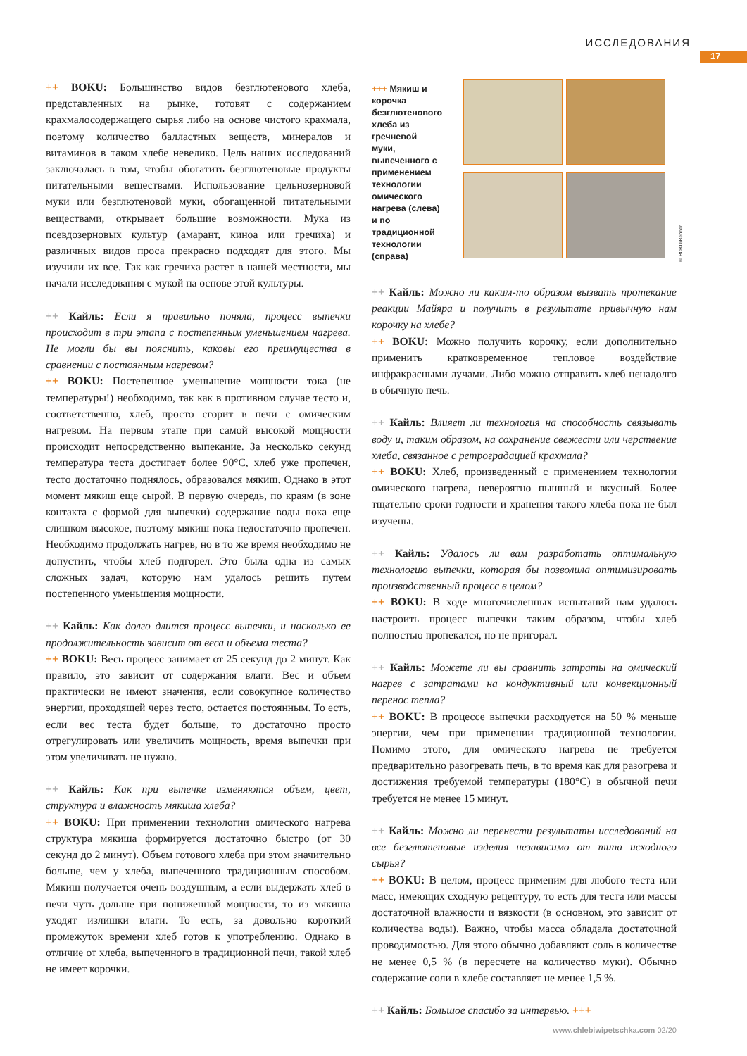ИССЛЕДОВАНИЯ
17
++ BOKU: Большинство видов безглютенового хлеба, представленных на рынке, готовят с содержанием крахмалосодержащего сырья либо на основе чистого крахмала, поэтому количество балластных веществ, минералов и витаминов в таком хлебе невелико. Цель наших исследований заключалась в том, чтобы обогатить безглютеновые продукты питательными веществами. Использование цельнозерновой муки или безглютеновой муки, обогащенной питательными веществами, открывает большие возможности. Мука из псевдозерновых культур (амарант, киноа или гречиха) и различных видов проса прекрасно подходят для этого. Мы изучили их все. Так как гречиха растет в нашей местности, мы начали исследования с мукой на основе этой культуры.
++ Кайль: Если я правильно поняла, процесс выпечки происходит в три этапа с постепенным уменьшением нагрева. Не могли бы вы пояснить, каковы его преимущества в сравнении с постоянным нагревом?
++ BOKU: Постепенное уменьшение мощности тока (не температуры!) необходимо, так как в противном случае тесто и, соответственно, хлеб, просто сгорит в печи с омическим нагревом. На первом этапе при самой высокой мощности происходит непосредственно выпекание. За несколько секунд температура теста достигает более 90°С, хлеб уже пропечен, тесто достаточно поднялось, образовался мякиш. Однако в этот момент мякиш еще сырой. В первую очередь, по краям (в зоне контакта с формой для выпечки) содержание воды пока еще слишком высокое, поэтому мякиш пока недостаточно пропечен. Необходимо продолжать нагрев, но в то же время необходимо не допустить, чтобы хлеб подгорел. Это была одна из самых сложных задач, которую нам удалось решить путем постепенного уменьшения мощности.
++ Кайль: Как долго длится процесс выпечки, и насколько ее продолжительность зависит от веса и объема теста?
++ BOKU: Весь процесс занимает от 25 секунд до 2 минут. Как правило, это зависит от содержания влаги. Вес и объем практически не имеют значения, если совокупное количество энергии, проходящей через тесто, остается постоянным. То есть, если вес теста будет больше, то достаточно просто отрегулировать или увеличить мощность, время выпечки при этом увеличивать не нужно.
++ Кайль: Как при выпечке изменяются объем, цвет, структура и влажность мякиша хлеба?
++ BOKU: При применении технологии омического нагрева структура мякиша формируется достаточно быстро (от 30 секунд до 2 минут). Объем готового хлеба при этом значительно больше, чем у хлеба, выпеченного традиционным способом. Мякиш получается очень воздушным, а если выдержать хлеб в печи чуть дольше при пониженной мощности, то из мякиша уходят излишки влаги. То есть, за довольно короткий промежуток времени хлеб готов к употреблению. Однако в отличие от хлеба, выпеченного в традиционной печи, такой хлеб не имеет корочки.
+++ Мякиш и корочка безглютенового хлеба из гречневой муки, выпеченного с применением технологии омического нагрева (слева) и по традиционной технологии (справа)
© BOKU/Bender
++ Кайль: Можно ли каким-то образом вызвать протекание реакции Майяра и получить в результате привычную нам корочку на хлебе?
++ BOKU: Можно получить корочку, если дополнительно применить кратковременное тепловое воздействие инфракрасными лучами. Либо можно отправить хлеб ненадолго в обычную печь.
++ Кайль: Влияет ли технология на способность связывать воду и, таким образом, на сохранение свежести или черствение хлеба, связанное с ретроградацией крахмала?
++ BOKU: Хлеб, произведенный с применением технологии омического нагрева, невероятно пышный и вкусный. Более тщательно сроки годности и хранения такого хлеба пока не был изучены.
++ Кайль: Удалось ли вам разработать оптимальную технологию выпечки, которая бы позволила оптимизировать производственный процесс в целом?
++ BOKU: В ходе многочисленных испытаний нам удалось настроить процесс выпечки таким образом, чтобы хлеб полностью пропекался, но не пригорал.
++ Кайль: Можете ли вы сравнить затраты на омический нагрев с затратами на кондуктивный или конвекционный перенос тепла?
++ BOKU: В процессе выпечки расходуется на 50 % меньше энергии, чем при применении традиционной технологии. Помимо этого, для омического нагрева не требуется предварительно разогревать печь, в то время как для разогрева и достижения требуемой температуры (180°С) в обычной печи требуется не менее 15 минут.
++ Кайль: Можно ли перенести результаты исследований на все безглютеновые изделия независимо от типа исходного сырья?
++ BOKU: В целом, процесс применим для любого теста или масс, имеющих сходную рецептуру, то есть для теста или массы достаточной влажности и вязкости (в основном, это зависит от количества воды). Важно, чтобы масса обладала достаточной проводимостью. Для этого обычно добавляют соль в количестве не менее 0,5 % (в пересчете на количество муки). Обычно содержание соли в хлебе составляет не менее 1,5 %.
++ Кайль: Большое спасибо за интервью. +++
www.chlebiwipetschka.com 02/20